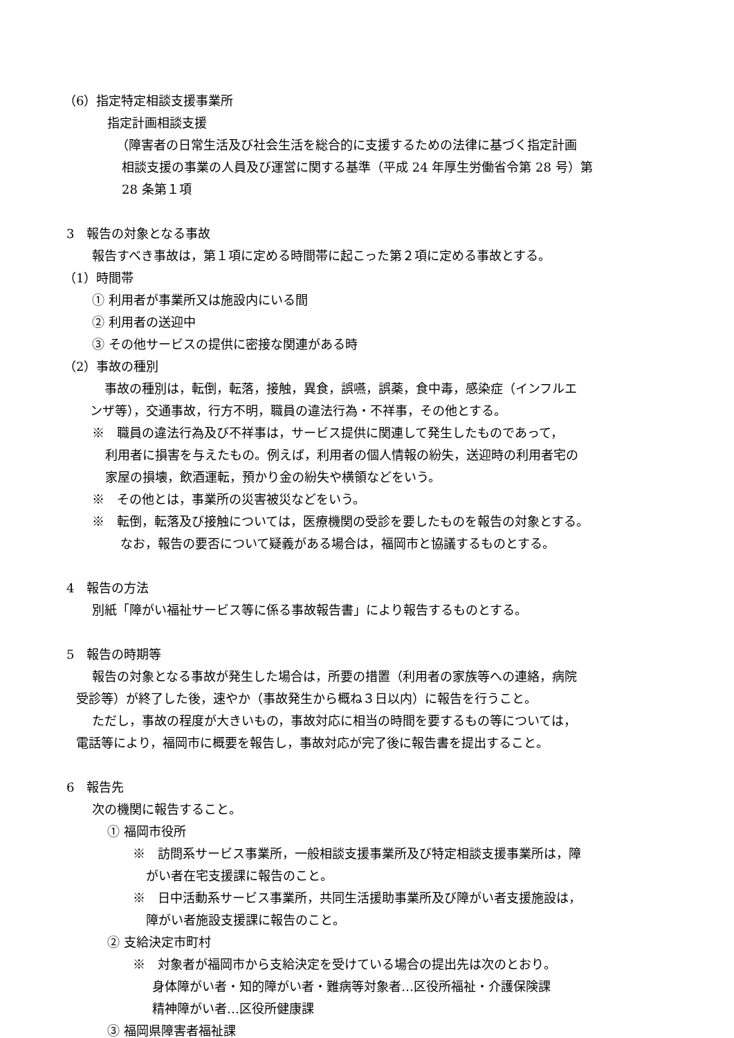（6）指定特定相談支援事業所
指定計画相談支援
（障害者の日常生活及び社会生活を総合的に支援するための法律に基づく指定計画
相談支援の事業の人員及び運営に関する基準（平成 24 年厚生労働省令第 28 号）第
28 条第１項
3　報告の対象となる事故
報告すべき事故は，第１項に定める時間帯に起こった第２項に定める事故とする。
（1）時間帯
① 利用者が事業所又は施設内にいる間
② 利用者の送迎中
③ その他サービスの提供に密接な関連がある時
（2）事故の種別
　事故の種別は，転倒，転落，接触，異食，誤嚥，誤薬，食中毒，感染症（インフルエ
ンザ等），交通事故，行方不明，職員の違法行為・不祥事，その他とする。
※　職員の違法行為及び不祥事は，サービス提供に関連して発生したものであって，
利用者に損害を与えたもの。例えば，利用者の個人情報の紛失，送迎時の利用者宅の
家屋の損壊，飲酒運転，預かり金の紛失や横領などをいう。
※　その他とは，事業所の災害被災などをいう。
※　転倒，転落及び接触については，医療機関の受診を要したものを報告の対象とする。
なお，報告の要否について疑義がある場合は，福岡市と協議するものとする。
4　報告の方法
別紙「障がい福祉サービス等に係る事故報告書」により報告するものとする。
5　報告の時期等
報告の対象となる事故が発生した場合は，所要の措置（利用者の家族等への連絡，病院
受診等）が終了した後，速やか（事故発生から概ね３日以内）に報告を行うこと。
ただし，事故の程度が大きいもの，事故対応に相当の時間を要するもの等については，
電話等により，福岡市に概要を報告し，事故対応が完了後に報告書を提出すること。
6　報告先
次の機関に報告すること。
① 福岡市役所
※　訪問系サービス事業所，一般相談支援事業所及び特定相談支援事業所は，障
がい者在宅支援課に報告のこと。
※　日中活動系サービス事業所，共同生活援助事業所及び障がい者支援施設は，
障がい者施設支援課に報告のこと。
② 支給決定市町村
※　対象者が福岡市から支給決定を受けている場合の提出先は次のとおり。
身体障がい者・知的障がい者・難病等対象者…区役所福祉・介護保険課
精神障がい者…区役所健康課
③ 福岡県障害者福祉課